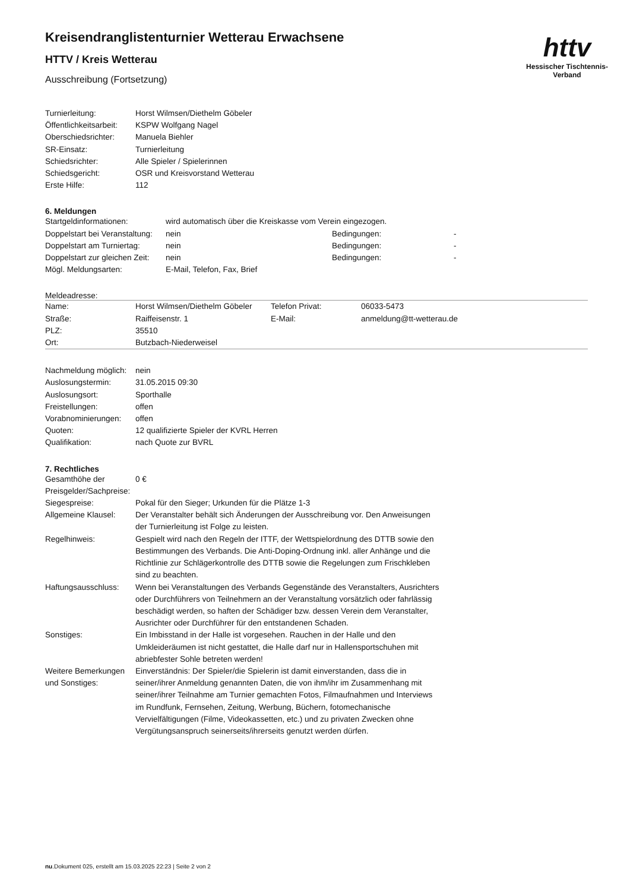httv
Hessischer Tischtennis-Verband
Kreisendranglistenturnier Wetterau Erwachsene
HTTV / Kreis Wetterau
Ausschreibung (Fortsetzung)
| Turnierleitung: | Horst Wilmsen/Diethelm Göbeler |
| Öffentlichkeitsarbeit: | KSPW Wolfgang Nagel |
| Oberschiedsrichter: | Manuela Biehler |
| SR-Einsatz: | Turnierleitung |
| Schiedsrichter: | Alle Spieler / Spielerinnen |
| Schiedsgericht: | OSR und Kreisvorstand Wetterau |
| Erste Hilfe: | 112 |
6. Meldungen
| Startgeldinformationen: | wird automatisch über die Kreiskasse vom Verein eingezogen. | | |
| Doppelstart bei Veranstaltung: | nein | Bedingungen: | - |
| Doppelstart am Turniertag: | nein | Bedingungen: | - |
| Doppelstart zur gleichen Zeit: | nein | Bedingungen: | - |
| Mögl. Meldungsarten: | E-Mail, Telefon, Fax, Brief | | |
Meldeadresse:
| Name: | Horst Wilmsen/Diethelm Göbeler | Telefon Privat: | 06033-5473 |
| Straße: | Raiffeisenstr. 1 | E-Mail: | anmeldung@tt-wetterau.de |
| PLZ: | 35510 | | |
| Ort: | Butzbach-Niederweisel | | |
| Nachmeldung möglich: | nein |
| Auslosungstermin: | 31.05.2015 09:30 |
| Auslosungsort: | Sporthalle |
| Freistellungen: | offen |
| Vorabnominierungen: | offen |
| Quoten: | 12 qualifizierte Spieler der KVRL Herren |
| Qualifikation: | nach Quote zur BVRL |
7. Rechtliches
| Gesamthöhe der Preisgelder/Sachpreise: | 0 € |
| Siegespreise: | Pokal für den Sieger; Urkunden für die Plätze 1-3 |
| Allgemeine Klausel: | Der Veranstalter behält sich Änderungen der Ausschreibung vor. Den Anweisungen der Turnierleitung ist Folge zu leisten. |
| Regelhinweis: | Gespielt wird nach den Regeln der ITTF, der Wettspielordnung des DTTB sowie den Bestimmungen des Verbands. Die Anti-Doping-Ordnung inkl. aller Anhänge und die Richtlinie zur Schlägerkontrolle des DTTB sowie die Regelungen zum Frischkleben sind zu beachten. |
| Haftungsausschluss: | Wenn bei Veranstaltungen des Verbands Gegenstände des Veranstalters, Ausrichters oder Durchführers von Teilnehmern an der Veranstaltung vorsätzlich oder fahrlässig beschädigt werden, so haften der Schädiger bzw. dessen Verein dem Veranstalter, Ausrichter oder Durchführer für den entstandenen Schaden. |
| Sonstiges: | Ein Imbisstand in der Halle ist vorgesehen. Rauchen in der Halle und den Umkleideräumen ist nicht gestattet, die Halle darf nur in Hallensportschuhen mit abriebfester Sohle betreten werden! |
| Weitere Bemerkungen und Sonstiges: | Einverständnis: Der Spieler/die Spielerin ist damit einverstanden, dass die in seiner/ihrer Anmeldung genannten Daten, die von ihm/ihr im Zusammenhang mit seiner/ihrer Teilnahme am Turnier gemachten Fotos, Filmaufnahmen und Interviews im Rundfunk, Fernsehen, Zeitung, Werbung, Büchern, fotomechanische Vervielfältigungen (Filme, Videokassetten, etc.) und zu privaten Zwecken ohne Vergütungsanspruch seinerseits/ihrerseits genutzt werden dürfen. |
nu.Dokument 025, erstellt am 15.03.2025 22:23 | Seite 2 von 2